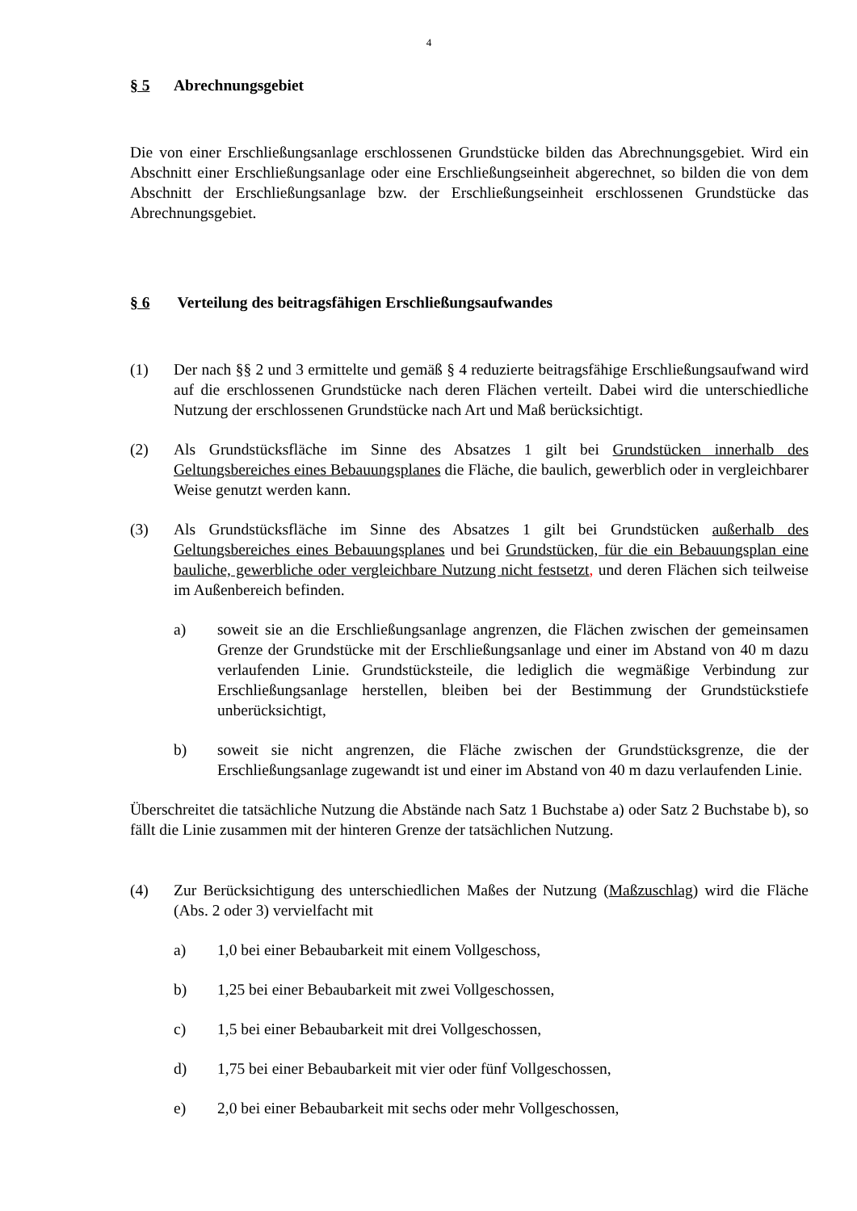4
§ 5 Abrechnungsgebiet
Die von einer Erschließungsanlage erschlossenen Grundstücke bilden das Abrechnungsgebiet. Wird ein Abschnitt einer Erschließungsanlage oder eine Erschließungseinheit abgerechnet, so bilden die von dem Abschnitt der Erschließungsanlage bzw. der Erschließungseinheit erschlossenen Grundstücke das Abrechnungsgebiet.
§ 6 Verteilung des beitragsfähigen Erschließungsaufwandes
(1) Der nach §§ 2 und 3 ermittelte und gemäß § 4 reduzierte beitragsfähige Erschließungsaufwand wird auf die erschlossenen Grundstücke nach deren Flächen verteilt. Dabei wird die unterschiedliche Nutzung der erschlossenen Grundstücke nach Art und Maß berücksichtigt.
(2) Als Grundstücksfläche im Sinne des Absatzes 1 gilt bei Grundstücken innerhalb des Geltungsbereiches eines Bebauungsplanes die Fläche, die baulich, gewerblich oder in vergleichbarer Weise genutzt werden kann.
(3) Als Grundstücksfläche im Sinne des Absatzes 1 gilt bei Grundstücken außerhalb des Geltungsbereiches eines Bebauungsplanes und bei Grundstücken, für die ein Bebauungsplan eine bauliche, gewerbliche oder vergleichbare Nutzung nicht festsetzt, und deren Flächen sich teilweise im Außenbereich befinden.
a) soweit sie an die Erschließungsanlage angrenzen, die Flächen zwischen der gemeinsamen Grenze der Grundstücke mit der Erschließungsanlage und einer im Abstand von 40 m dazu verlaufenden Linie. Grundstücksteile, die lediglich die wegmäßige Verbindung zur Erschließungsanlage herstellen, bleiben bei der Bestimmung der Grundstückstiefe unberücksichtigt,
b) soweit sie nicht angrenzen, die Fläche zwischen der Grundstücksgrenze, die der Erschließungsanlage zugewandt ist und einer im Abstand von 40 m dazu verlaufenden Linie.
Überschreitet die tatsächliche Nutzung die Abstände nach Satz 1 Buchstabe a) oder Satz 2 Buchstabe b), so fällt die Linie zusammen mit der hinteren Grenze der tatsächlichen Nutzung.
(4) Zur Berücksichtigung des unterschiedlichen Maßes der Nutzung (Maßzuschlag) wird die Fläche (Abs. 2 oder 3) vervielfacht mit
a) 1,0 bei einer Bebaubarkeit mit einem Vollgeschoss,
b) 1,25 bei einer Bebaubarkeit mit zwei Vollgeschossen,
c) 1,5 bei einer Bebaubarkeit mit drei Vollgeschossen,
d) 1,75 bei einer Bebaubarkeit mit vier oder fünf Vollgeschossen,
e) 2,0 bei einer Bebaubarkeit mit sechs oder mehr Vollgeschossen,